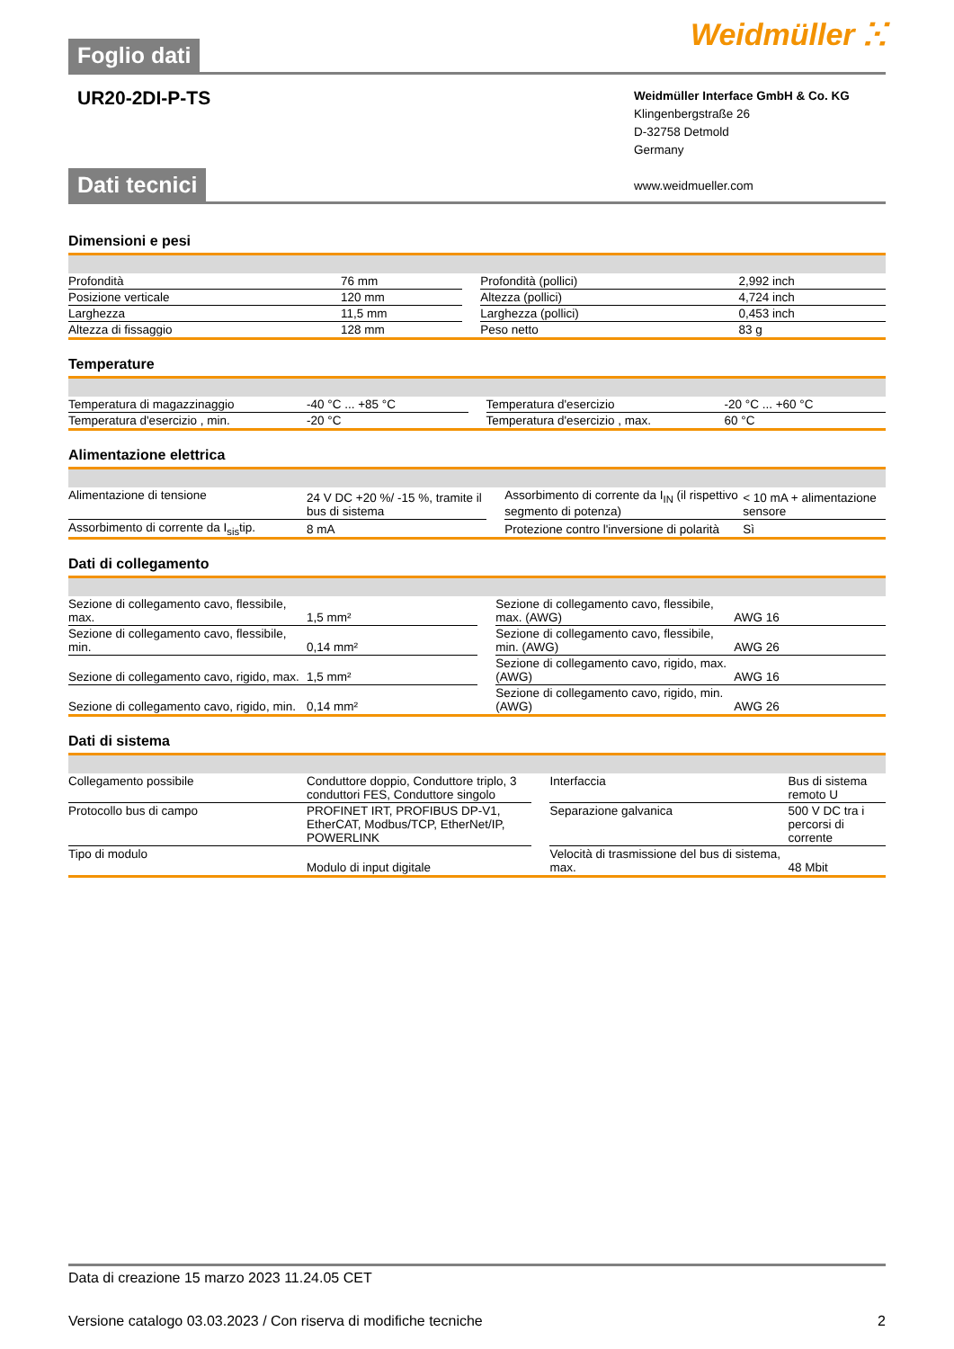Foglio dati
Weidmüller ⵘ
UR20-2DI-P-TS
Weidmüller Interface GmbH & Co. KG
Klingenbergstraße 26
D-32758 Detmold
Germany
www.weidmueller.com
Dati tecnici
Dimensioni e pesi
| Profondità | 76 mm | | Profondità (pollici) | 2,992 inch |
| Posizione verticale | 120 mm | | Altezza (pollici) | 4,724 inch |
| Larghezza | 11,5 mm | | Larghezza (pollici) | 0,453 inch |
| Altezza di fissaggio | 128 mm | | Peso netto | 83 g |
Temperature
| Temperatura di magazzinaggio | -40 °C ... +85 °C | | Temperatura d'esercizio | -20 °C ... +60 °C |
| Temperatura d'esercizio , min. | -20 °C | | Temperatura d'esercizio , max. | 60 °C |
Alimentazione elettrica
| Alimentazione di tensione | 24 V DC +20 %/ -15 %, tramite il bus di sistema | | Assorbimento di corrente da I<sub>IN</sub> (il rispettivo segmento di potenza) | < 10 mA + alimentazione sensore |
| Assorbimento di corrente da I<sub>sis</sub>tip. | 8 mA | | Protezione contro l'inversione di polarità | Sì |
Dati di collegamento
| Sezione di collegamento cavo, flessibile, max. | 1,5 mm² | | Sezione di collegamento cavo, flessibile, max. (AWG) | AWG 16 |
| Sezione di collegamento cavo, flessibile, min. | 0,14 mm² | | Sezione di collegamento cavo, flessibile, min. (AWG) | AWG 26 |
| Sezione di collegamento cavo, rigido, max. | 1,5 mm² | | Sezione di collegamento cavo, rigido, max. (AWG) | AWG 16 |
| Sezione di collegamento cavo, rigido, min. | 0,14 mm² | | Sezione di collegamento cavo, rigido, min. (AWG) | AWG 26 |
Dati di sistema
| Collegamento possibile | Conduttore doppio, Conduttore triplo, 3 conduttori FES, Conduttore singolo | | Interfaccia | Bus di sistema remoto U |
| Protocollo bus di campo | PROFINET IRT, PROFIBUS DP-V1, EtherCAT, Modbus/TCP, EtherNet/IP, POWERLINK | | Separazione galvanica | 500 V DC tra i percorsi di corrente |
| Tipo di modulo | Modulo di input digitale | | Velocità di trasmissione del bus di sistema, max. | 48 Mbit |
Data di creazione 15 marzo 2023 11.24.05 CET
Versione catalogo 03.03.2023 / Con riserva di modifiche tecniche 2